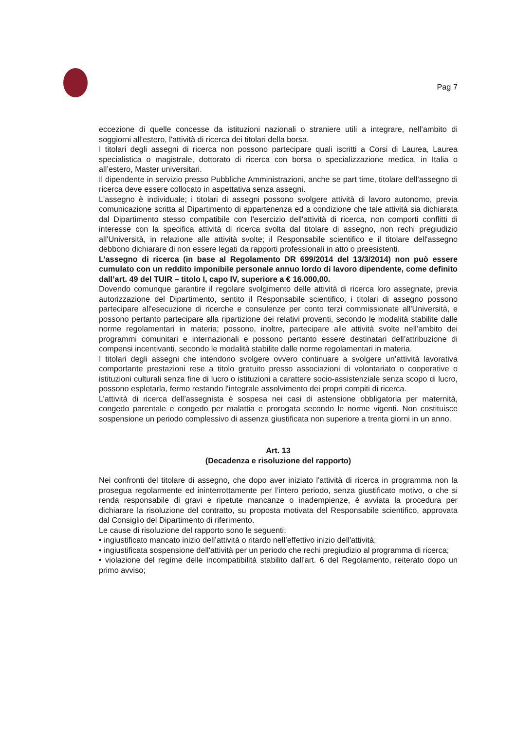Pag 7
eccezione di quelle concesse da istituzioni nazionali o straniere utili a integrare, nell’ambito di soggiorni all'estero, l'attività di ricerca dei titolari della borsa.
I titolari degli assegni di ricerca non possono partecipare quali iscritti a Corsi di Laurea, Laurea specialistica o magistrale, dottorato di ricerca con borsa o specializzazione medica, in Italia o all’estero, Master universitari.
Il dipendente in servizio presso Pubbliche Amministrazioni, anche se part time, titolare dell’assegno di ricerca deve essere collocato in aspettativa senza assegni.
L'assegno è individuale; i titolari di assegni possono svolgere attività di lavoro autonomo, previa comunicazione scritta al Dipartimento di appartenenza ed a condizione che tale attività sia dichiarata dal Dipartimento stesso compatibile con l'esercizio dell'attività di ricerca, non comporti conflitti di interesse con la specifica attività di ricerca svolta dal titolare di assegno, non rechi pregiudizio all'Università, in relazione alle attività svolte; il Responsabile scientifico e il titolare dell'assegno debbono dichiarare di non essere legati da rapporti professionali in atto o preesistenti.
L’assegno di ricerca (in base al Regolamento DR 699/2014 del 13/3/2014) non può essere cumulato con un reddito imponibile personale annuo lordo di lavoro dipendente, come definito dall’art. 49 del TUIR – titolo I, capo IV, superiore a € 16.000,00.
Dovendo comunque garantire il regolare svolgimento delle attività di ricerca loro assegnate, previa autorizzazione del Dipartimento, sentito il Responsabile scientifico, i titolari di assegno possono partecipare all'esecuzione di ricerche e consulenze per conto terzi commissionate all'Università, e possono pertanto partecipare alla ripartizione dei relativi proventi, secondo le modalità stabilite dalle norme regolamentari in materia; possono, inoltre, partecipare alle attività svolte nell’ambito dei programmi comunitari e internazionali e possono pertanto essere destinatari dell’attribuzione di compensi incentivanti, secondo le modalità stabilite dalle norme regolamentari in materia.
I titolari degli assegni che intendono svolgere ovvero continuare a svolgere un’attività lavorativa comportante prestazioni rese a titolo gratuito presso associazioni di volontariato o cooperative o istituzioni culturali senza fine di lucro o istituzioni a carattere socio-assistenziale senza scopo di lucro, possono espletarla, fermo restando l'integrale assolvimento dei propri compiti di ricerca.
L’attività di ricerca dell’assegnista è sospesa nei casi di astensione obbligatoria per maternità, congedo parentale e congedo per malattia e prorogata secondo le norme vigenti. Non costituisce sospensione un periodo complessivo di assenza giustificata non superiore a trenta giorni in un anno.
Art. 13
(Decadenza e risoluzione del rapporto)
Nei confronti del titolare di assegno, che dopo aver iniziato l'attività di ricerca in programma non la prosegua regolarmente ed ininterrottamente per l’intero periodo, senza giustificato motivo, o che si renda responsabile di gravi e ripetute mancanze o inadempienze, è avviata la procedura per dichiarare la risoluzione del contratto, su proposta motivata del Responsabile scientifico, approvata dal Consiglio del Dipartimento di riferimento.
Le cause di risoluzione del rapporto sono le seguenti:
• ingiustificato mancato inizio dell’attività o ritardo nell’effettivo inizio dell'attività;
• ingiustificata sospensione dell'attività per un periodo che rechi pregiudizio al programma di ricerca;
• violazione del regime delle incompatibilità stabilito dall'art. 6 del Regolamento, reiterato dopo un primo avviso;